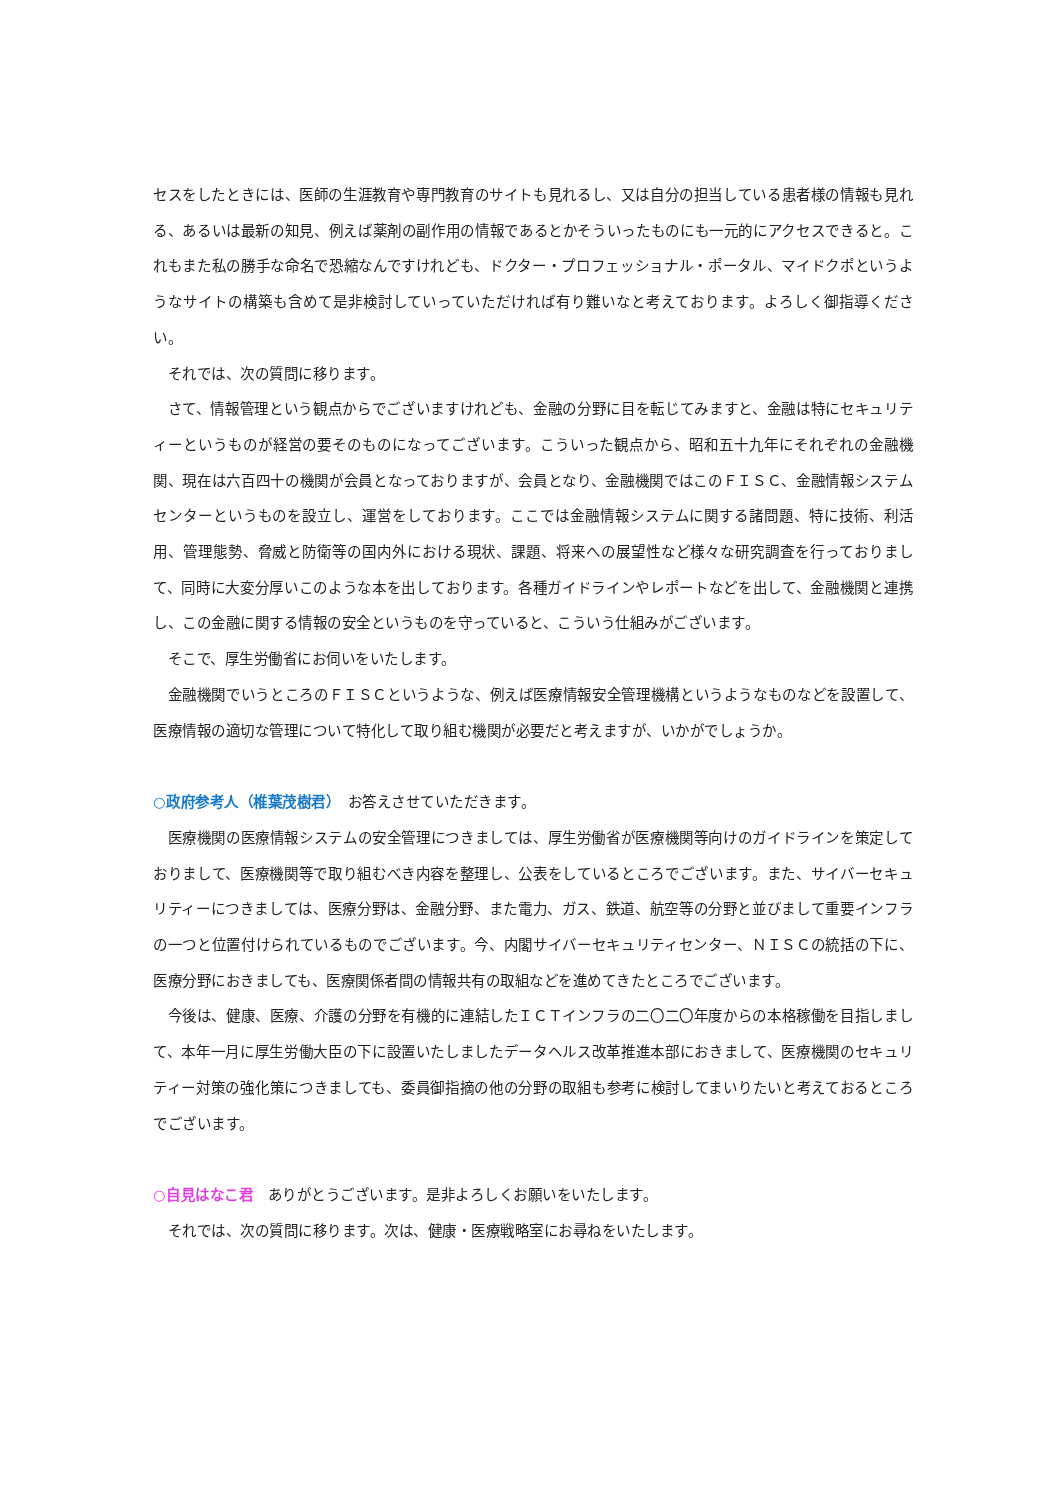セスをしたときには、医師の生涯教育や専門教育のサイトも見れるし、又は自分の担当している患者様の情報も見れる、あるいは最新の知見、例えば薬剤の副作用の情報であるとかそういったものにも一元的にアクセスできると。これもまた私の勝手な命名で恐縮なんですけれども、ドクター・プロフェッショナル・ポータル、マイドクポというようなサイトの構築も含めて是非検討していっていただければ有り難いなと考えております。よろしく御指導ください。
それでは、次の質問に移ります。
さて、情報管理という観点からでございますけれども、金融の分野に目を転じてみますと、金融は特にセキュリティーというものが経営の要そのものになってございます。こういった観点から、昭和五十九年にそれぞれの金融機関、現在は六百四十の機関が会員となっておりますが、会員となり、金融機関ではこのＦＩＳＣ、金融情報システムセンターというものを設立し、運営をしております。ここでは金融情報システムに関する諸問題、特に技術、利活用、管理態勢、脅威と防衛等の国内外における現状、課題、将来への展望性など様々な研究調査を行っておりまして、同時に大変分厚いこのような本を出しております。各種ガイドラインやレポートなどを出して、金融機関と連携し、この金融に関する情報の安全というものを守っていると、こういう仕組みがございます。
そこで、厚生労働省にお伺いをいたします。
金融機関でいうところのＦＩＳＣというような、例えば医療情報安全管理機構というようなものなどを設置して、医療情報の適切な管理について特化して取り組む機関が必要だと考えますが、いかがでしょうか。
○政府参考人（椎葉茂樹君）　お答えさせていただきます。
医療機関の医療情報システムの安全管理につきましては、厚生労働省が医療機関等向けのガイドラインを策定しておりまして、医療機関等で取り組むべき内容を整理し、公表をしているところでございます。また、サイバーセキュリティーにつきましては、医療分野は、金融分野、また電力、ガス、鉄道、航空等の分野と並びまして重要インフラの一つと位置付けられているものでございます。今、内閣サイバーセキュリティセンター、ＮＩＳＣの統括の下に、医療分野におきましても、医療関係者間の情報共有の取組などを進めてきたところでございます。
今後は、健康、医療、介護の分野を有機的に連結したＩＣＴインフラの二〇二〇年度からの本格稼働を目指しまして、本年一月に厚生労働大臣の下に設置いたしましたデータヘルス改革推進本部におきまして、医療機関のセキュリティー対策の強化策につきましても、委員御指摘の他の分野の取組も参考に検討してまいりたいと考えておるところでございます。
○自見はなこ君　ありがとうございます。是非よろしくお願いをいたします。
それでは、次の質問に移ります。次は、健康・医療戦略室にお尋ねをいたします。